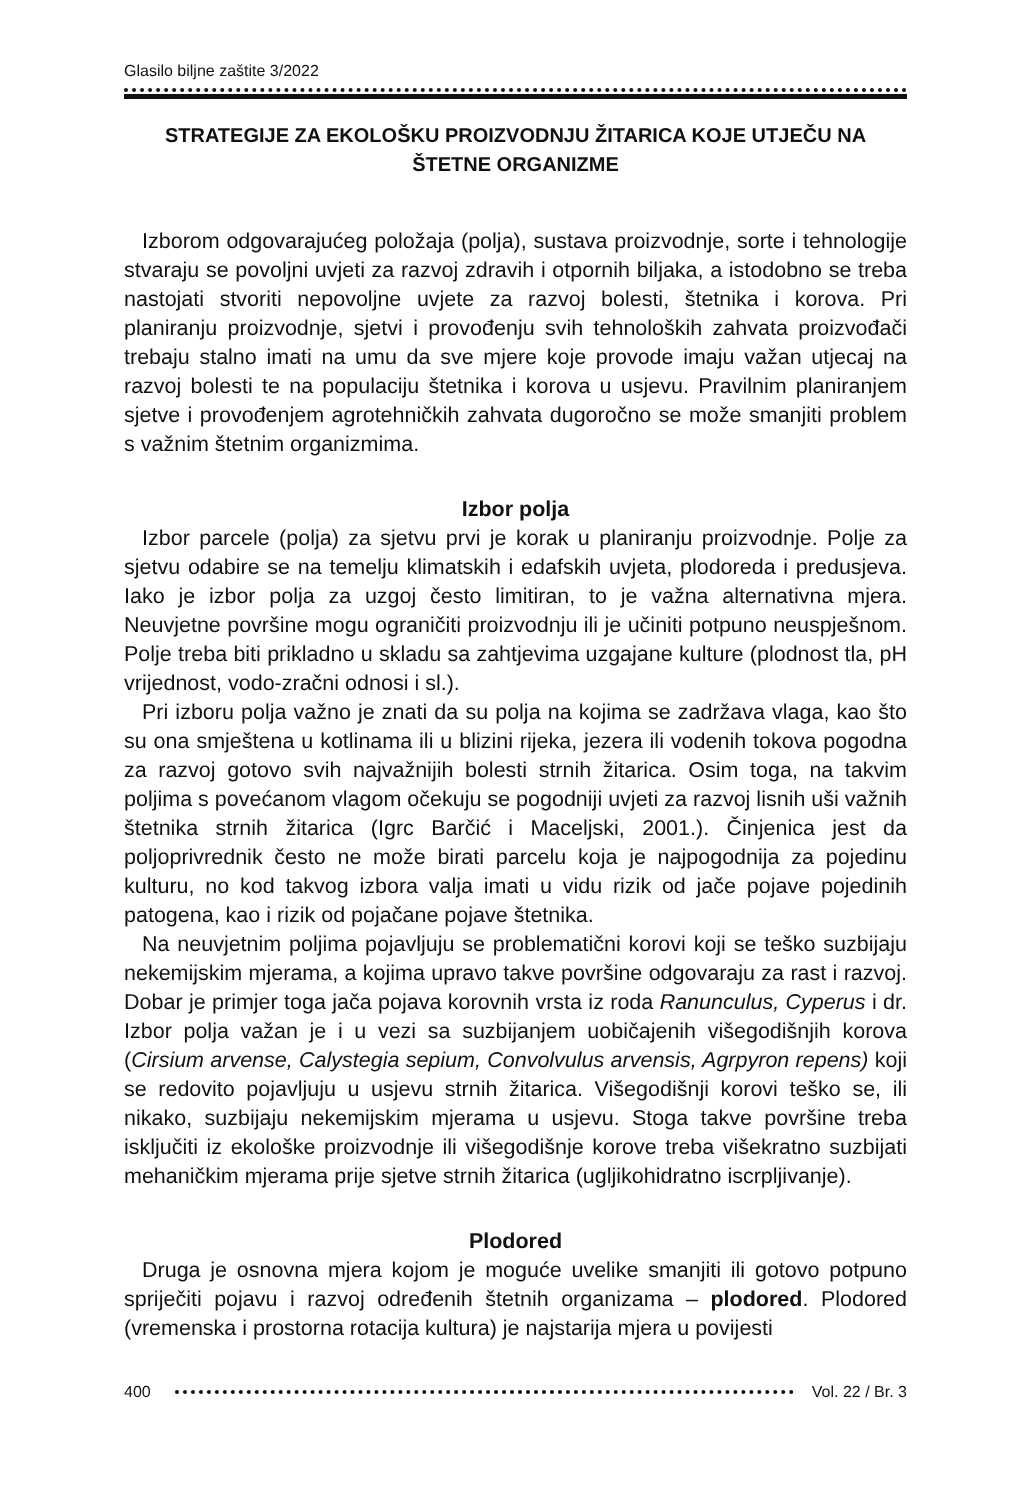Glasilo biljne zaštite 3/2022
STRATEGIJE ZA EKOLOŠKU PROIZVODNJU ŽITARICA KOJE UTJEČU NA ŠTETNE ORGANIZME
Izborom odgovarajućeg položaja (polja), sustava proizvodnje, sorte i tehnologije stvaraju se povoljni uvjeti za razvoj zdravih i otpornih biljaka, a istodobno se treba nastojati stvoriti nepovoljne uvjete za razvoj bolesti, štetnika i korova. Pri planiranju proizvodnje, sjetvi i provođenju svih tehnoloških zahvata proizvođači trebaju stalno imati na umu da sve mjere koje provode imaju važan utjecaj na razvoj bolesti te na populaciju štetnika i korova u usjevu. Pravilnim planiranjem sjetve i provođenjem agrotehničkih zahvata dugoročno se može smanjiti problem s važnim štetnim organizmima.
Izbor polja
Izbor parcele (polja) za sjetvu prvi je korak u planiranju proizvodnje. Polje za sjetvu odabire se na temelju klimatskih i edafskih uvjeta, plodoreda i predusjeva. Iako je izbor polja za uzgoj često limitiran, to je važna alternativna mjera. Neuvjetne površine mogu ograničiti proizvodnju ili je učiniti potpuno neuspješnom. Polje treba biti prikladno u skladu sa zahtjevima uzgajane kulture (plodnost tla, pH vrijednost, vodo-zračni odnosi i sl.).
Pri izboru polja važno je znati da su polja na kojima se zadržava vlaga, kao što su ona smještena u kotlinama ili u blizini rijeka, jezera ili vodenih tokova pogodna za razvoj gotovo svih najvažnijih bolesti strnih žitarica. Osim toga, na takvim poljima s povećanom vlagom očekuju se pogodniji uvjeti za razvoj lisnih uši važnih štetnika strnih žitarica (Igrc Barčić i Maceljski, 2001.). Činjenica jest da poljoprivrednik često ne može birati parcelu koja je najpogodnija za pojedinu kulturu, no kod takvog izbora valja imati u vidu rizik od jače pojave pojedinih patogena, kao i rizik od pojačane pojave štetnika.
Na neuvjetnim poljima pojavljuju se problematični korovi koji se teško suzbijaju nekemijskim mjerama, a kojima upravo takve površine odgovaraju za rast i razvoj. Dobar je primjer toga jača pojava korovnih vrsta iz roda Ranunculus, Cyperus i dr. Izbor polja važan je i u vezi sa suzbijanjem uobičajenih višegodišnjih korova (Cirsium arvense, Calystegia sepium, Convolvulus arvensis, Agrpyron repens) koji se redovito pojavljuju u usjevu strnih žitarica. Višegodišnji korovi teško se, ili nikako, suzbijaju nekemijskim mjerama u usjevu. Stoga takve površine treba isključiti iz ekološke proizvodnje ili višegodišnje korove treba višekratno suzbijati mehaničkim mjerama prije sjetve strnih žitarica (ugljikohidratno iscrpljivanje).
Plodored
Druga je osnovna mjera kojom je moguće uvelike smanjiti ili gotovo potpuno spriječiti pojavu i razvoj određenih štetnih organizama – plodored. Plodored (vremenska i prostorna rotacija kultura) je najstarija mjera u povijesti
400 Vol. 22 / Br. 3